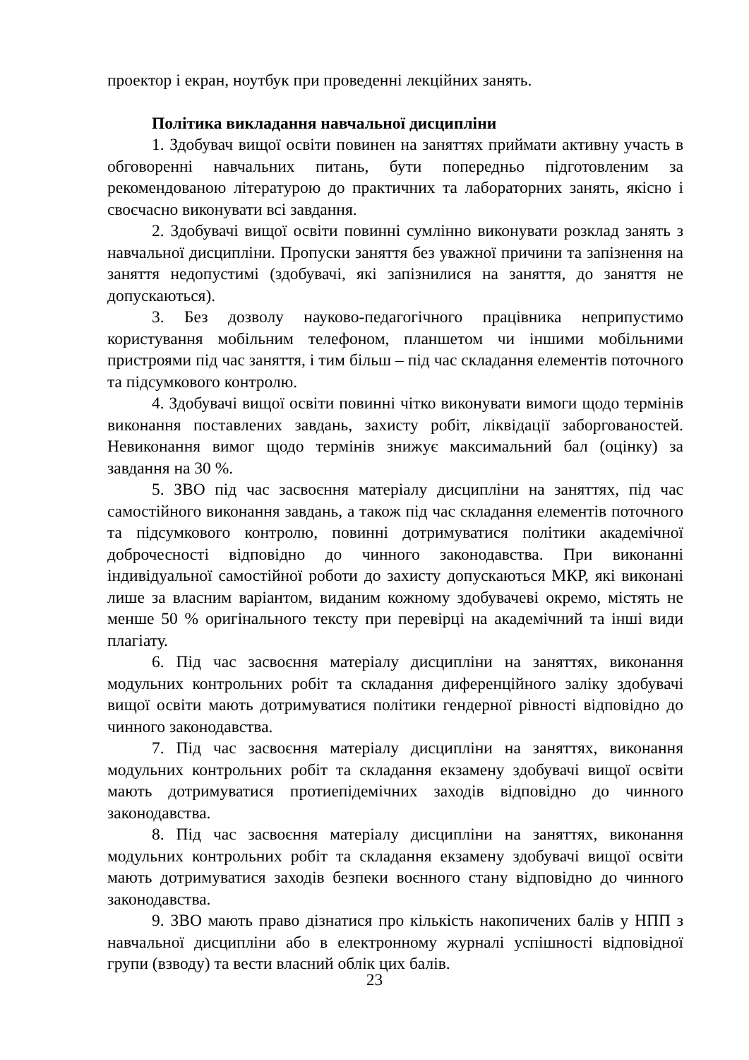проектор і екран, ноутбук при проведенні лекційних занять.
Політика викладання навчальної дисципліни
1. Здобувач вищої освіти повинен на заняттях приймати активну участь в обговоренні навчальних питань, бути попередньо підготовленим за рекомендованою літературою до практичних та лабораторних занять, якісно і своєчасно виконувати всі завдання.
2. Здобувачі вищої освіти повинні сумлінно виконувати розклад занять з навчальної дисципліни. Пропуски заняття без уважної причини та запізнення на заняття недопустимі (здобувачі, які запізнилися на заняття, до заняття не допускаються).
3. Без дозволу науково-педагогічного працівника неприпустимо користування мобільним телефоном, планшетом чи іншими мобільними пристроями під час заняття, і тим більш – під час складання елементів поточного та підсумкового контролю.
4. Здобувачі вищої освіти повинні чітко виконувати вимоги щодо термінів виконання поставлених завдань, захисту робіт, ліквідації заборгованостей. Невиконання вимог щодо термінів знижує максимальний бал (оцінку) за завдання на 30 %.
5. ЗВО під час засвоєння матеріалу дисципліни на заняттях, під час самостійного виконання завдань, а також під час складання елементів поточного та підсумкового контролю, повинні дотримуватися політики академічної доброчесності відповідно до чинного законодавства. При виконанні індивідуальної самостійної роботи до захисту допускаються МКР, які виконані лише за власним варіантом, виданим кожному здобувачеві окремо, містять не менше 50 % оригінального тексту при перевірці на академічний та інші види плагіату.
6. Під час засвоєння матеріалу дисципліни на заняттях, виконання модульних контрольних робіт та складання диференційного заліку здобувачі вищої освіти мають дотримуватися політики гендерної рівності відповідно до чинного законодавства.
7. Під час засвоєння матеріалу дисципліни на заняттях, виконання модульних контрольних робіт та складання екзамену здобувачі вищої освіти мають дотримуватися протиепідемічних заходів відповідно до чинного законодавства.
8. Під час засвоєння матеріалу дисципліни на заняттях, виконання модульних контрольних робіт та складання екзамену здобувачі вищої освіти мають дотримуватися заходів безпеки воєнного стану відповідно до чинного законодавства.
9. ЗВО мають право дізнатися про кількість накопичених балів у НПП з навчальної дисципліни або в електронному журналі успішності відповідної групи (взводу) та вести власний облік цих балів.
23